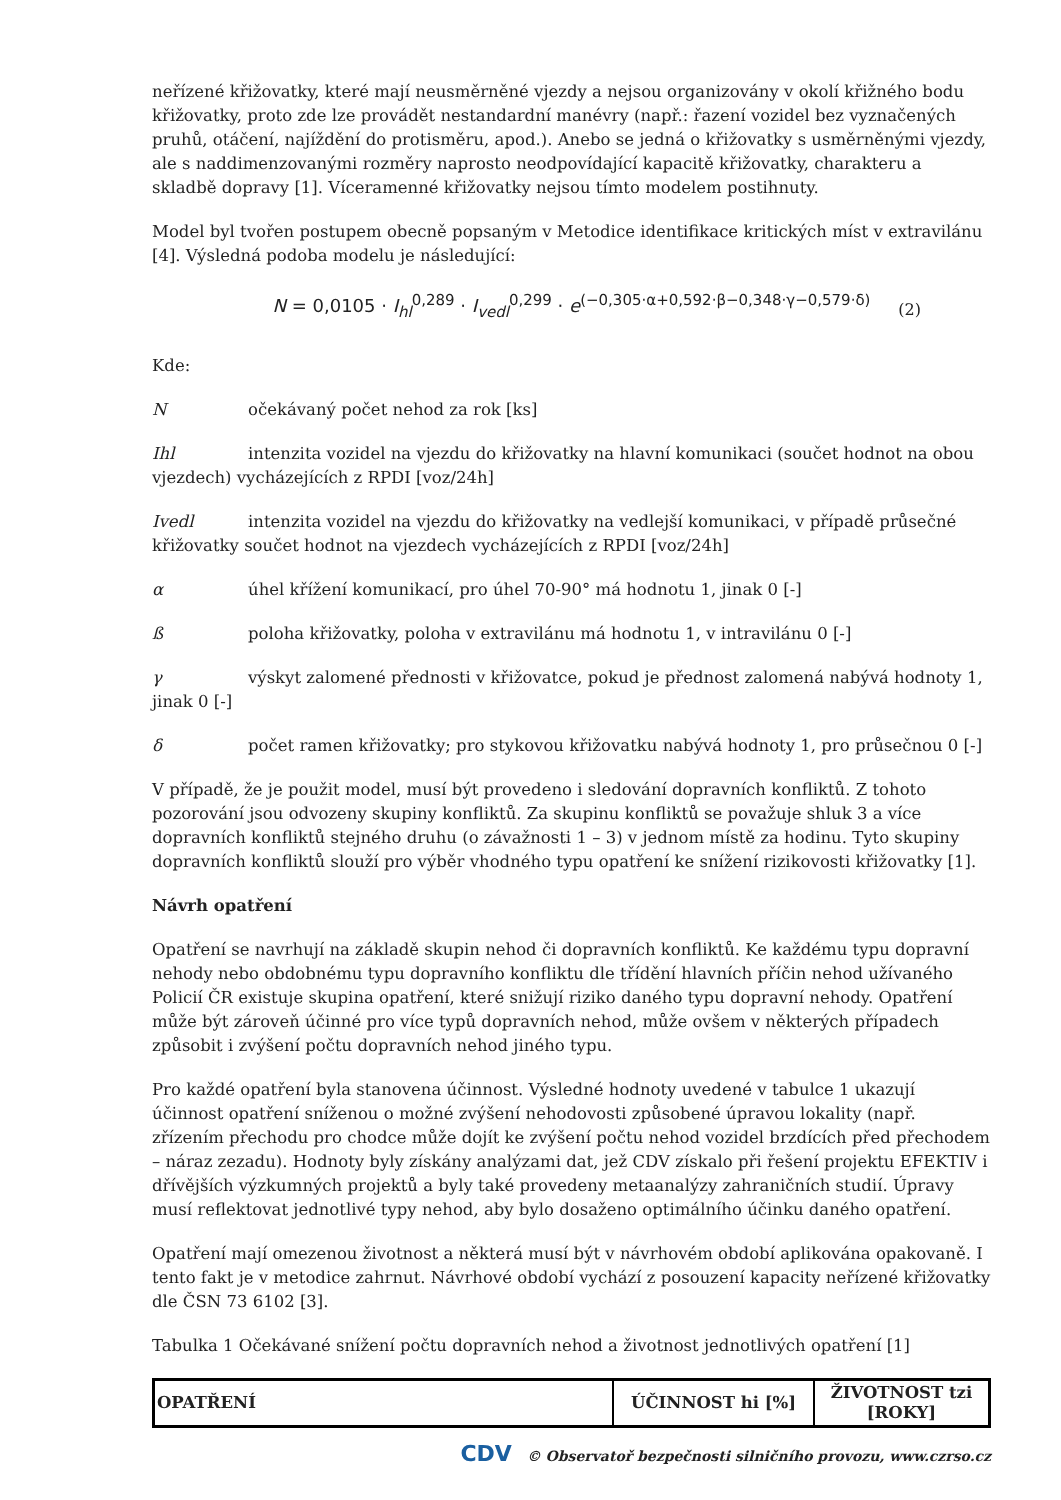neřízené křižovatky, které mají neusměrněné vjezdy a nejsou organizovány v okolí křižného bodu křižovatky, proto zde lze provádět nestandardní manévry (např.: řazení vozidel bez vyznačených pruhů, otáčení, najíždění do protisměru, apod.). Anebo se jedná o křižovatky s usměrněnými vjezdy, ale s naddimenzovanými rozměry naprosto neodpovídající kapacitě křižovatky, charakteru a skladbě dopravy [1]. Víceramenné křižovatky nejsou tímto modelem postihnuty.
Model byl tvořen postupem obecně popsaným v Metodice identifikace kritických míst v extravilánu [4]. Výsledná podoba modelu je následující:
N = 0,0105 · I<sub>hl</sub><sup>0,289</sup> · I<sub>vedl</sub><sup>0,299</sup> · e<sup>(−0,305·α+0,592·β−0,348·γ−0,579·δ)</sup> (2)
Kde:
Nočekávaný počet nehod za rok [ks]
Ihl intenzita vozidel na vjezdu do křižovatky na hlavní komunikaci (součet hodnot na obou vjezdech) vycházejících z RPDI [voz/24h]
Ivedl intenzita vozidel na vjezdu do křižovatky na vedlejší komunikaci, v případě průsečné křižovatky součet hodnot na vjezdech vycházejících z RPDI [voz/24h]
α úhel křížení komunikací, pro úhel 70-90° má hodnotu 1, jinak 0 [-]
ß poloha křižovatky, poloha v extravilánu má hodnotu 1, v intravilánu 0 [-]
γ výskyt zalomené přednosti v křižovatce, pokud je přednost zalomená nabývá hodnoty 1, jinak 0 [-]
δ počet ramen křižovatky; pro stykovou křižovatku nabývá hodnoty 1, pro průsečnou 0 [-]
V případě, že je použit model, musí být provedeno i sledování dopravních konfliktů. Z tohoto pozorování jsou odvozeny skupiny konfliktů. Za skupinu konfliktů se považuje shluk 3 a více dopravních konfliktů stejného druhu (o závažnosti 1 – 3) v jednom místě za hodinu. Tyto skupiny dopravních konfliktů slouží pro výběr vhodného typu opatření ke snížení rizikovosti křižovatky [1].
Návrh opatření
Opatření se navrhují na základě skupin nehod či dopravních konfliktů. Ke každému typu dopravní nehody nebo obdobnému typu dopravního konfliktu dle třídění hlavních příčin nehod užívaného Policií ČR existuje skupina opatření, které snižují riziko daného typu dopravní nehody. Opatření může být zároveň účinné pro více typů dopravních nehod, může ovšem v některých případech způsobit i zvýšení počtu dopravních nehod jiného typu.
Pro každé opatření byla stanovena účinnost. Výsledné hodnoty uvedené v tabulce 1 ukazují účinnost opatření sníženou o možné zvýšení nehodovosti způsobené úpravou lokality (např. zřízením přechodu pro chodce může dojít ke zvýšení počtu nehod vozidel brzdících před přechodem – náraz zezadu). Hodnoty byly získány analýzami dat, jež CDV získalo při řešení projektu EFEKTIV i dřívějších výzkumných projektů a byly také provedeny metaanalýzy zahraničních studií. Úpravy musí reflektovat jednotlivé typy nehod, aby bylo dosaženo optimálního účinku daného opatření.
Opatření mají omezenou životnost a některá musí být v návrhovém období aplikována opakovaně. I tento fakt je v metodice zahrnut. Návrhové období vychází z posouzení kapacity neřízené křižovatky dle ČSN 73 6102 [3].
Tabulka 1 Očekávané snížení počtu dopravních nehod a životnost jednotlivých opatření [1]
| OPATŘENÍ | ÚČINNOST hi [%] | ŽIVOTNOST tzi [ROKY] |
| --- | --- | --- |
CDV © Observatoř bezpečnosti silničního provozu, www.czrso.cz